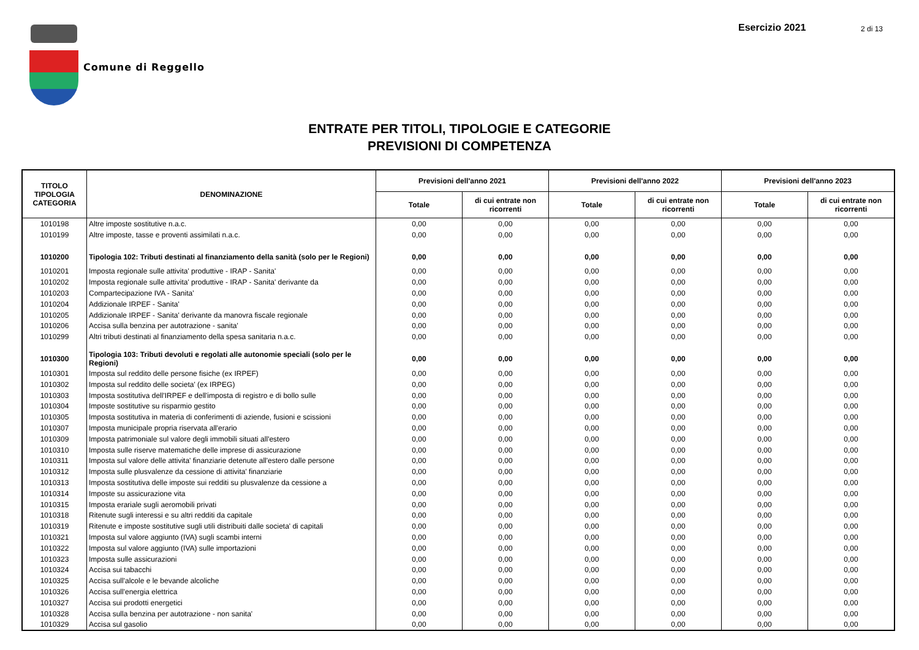Comune di Reggello
Esercizio 2021 2 di 13
ENTRATE PER TITOLI, TIPOLOGIE E CATEGORIE
PREVISIONI DI COMPETENZA
| TITOLO TIPOLOGIA CATEGORIA | DENOMINAZIONE | Previsioni dell'anno 2021 | | Previsioni dell'anno 2022 | | Previsioni dell'anno 2023 | |
| --- | --- | --- | --- | --- | --- | --- | --- |
| | | Totale | di cui entrate non ricorrenti | Totale | di cui entrate non ricorrenti | Totale | di cui entrate non ricorrenti |
| 1010198 | Altre imposte sostitutive n.a.c. | 0,00 | 0,00 | 0,00 | 0,00 | 0,00 | 0,00 |
| 1010199 | Altre imposte, tasse e proventi assimilati n.a.c. | 0,00 | 0,00 | 0,00 | 0,00 | 0,00 | 0,00 |
| 1010200 | Tipologia 102: Tributi destinati al finanziamento della sanità (solo per le Regioni) | 0,00 | 0,00 | 0,00 | 0,00 | 0,00 | 0,00 |
| 1010201 | Imposta regionale sulle attivita' produttive - IRAP - Sanita' | 0,00 | 0,00 | 0,00 | 0,00 | 0,00 | 0,00 |
| 1010202 | Imposta regionale sulle attivita' produttive - IRAP - Sanita' derivante da | 0,00 | 0,00 | 0,00 | 0,00 | 0,00 | 0,00 |
| 1010203 | Compartecipazione IVA - Sanita' | 0,00 | 0,00 | 0,00 | 0,00 | 0,00 | 0,00 |
| 1010204 | Addizionale IRPEF - Sanita' | 0,00 | 0,00 | 0,00 | 0,00 | 0,00 | 0,00 |
| 1010205 | Addizionale IRPEF - Sanita' derivante da manovra fiscale regionale | 0,00 | 0,00 | 0,00 | 0,00 | 0,00 | 0,00 |
| 1010206 | Accisa sulla benzina per autotrazione - sanita' | 0,00 | 0,00 | 0,00 | 0,00 | 0,00 | 0,00 |
| 1010299 | Altri tributi destinati al finanziamento della spesa sanitaria n.a.c. | 0,00 | 0,00 | 0,00 | 0,00 | 0,00 | 0,00 |
| 1010300 | Tipologia 103: Tributi devoluti e regolati alle autonomie speciali (solo per le Regioni) | 0,00 | 0,00 | 0,00 | 0,00 | 0,00 | 0,00 |
| 1010301 | Imposta sul reddito delle persone fisiche (ex IRPEF) | 0,00 | 0,00 | 0,00 | 0,00 | 0,00 | 0,00 |
| 1010302 | Imposta sul reddito delle societa' (ex IRPEG) | 0,00 | 0,00 | 0,00 | 0,00 | 0,00 | 0,00 |
| 1010303 | Imposta sostitutiva dell'IRPEF e dell'imposta di registro e di bollo sulle | 0,00 | 0,00 | 0,00 | 0,00 | 0,00 | 0,00 |
| 1010304 | Imposte sostitutive su risparmio gestito | 0,00 | 0,00 | 0,00 | 0,00 | 0,00 | 0,00 |
| 1010305 | Imposta sostitutiva in materia di conferimenti di aziende, fusioni e scissioni | 0,00 | 0,00 | 0,00 | 0,00 | 0,00 | 0,00 |
| 1010307 | Imposta municipale propria riservata all'erario | 0,00 | 0,00 | 0,00 | 0,00 | 0,00 | 0,00 |
| 1010309 | Imposta patrimoniale sul valore degli immobili situati all'estero | 0,00 | 0,00 | 0,00 | 0,00 | 0,00 | 0,00 |
| 1010310 | Imposta sulle riserve matematiche delle imprese di assicurazione | 0,00 | 0,00 | 0,00 | 0,00 | 0,00 | 0,00 |
| 1010311 | Imposta sul valore delle attivita' finanziarie detenute all'estero dalle persone | 0,00 | 0,00 | 0,00 | 0,00 | 0,00 | 0,00 |
| 1010312 | Imposta sulle plusvalenze da cessione di attivita' finanziarie | 0,00 | 0,00 | 0,00 | 0,00 | 0,00 | 0,00 |
| 1010313 | Imposta sostitutiva delle imposte sui redditi su plusvalenze da cessione a | 0,00 | 0,00 | 0,00 | 0,00 | 0,00 | 0,00 |
| 1010314 | Imposte su assicurazione vita | 0,00 | 0,00 | 0,00 | 0,00 | 0,00 | 0,00 |
| 1010315 | Imposta erariale sugli aeromobili privati | 0,00 | 0,00 | 0,00 | 0,00 | 0,00 | 0,00 |
| 1010318 | Ritenute sugli interessi e su altri redditi da capitale | 0,00 | 0,00 | 0,00 | 0,00 | 0,00 | 0,00 |
| 1010319 | Ritenute e imposte sostitutive sugli utili distribuiti dalle societa' di capitali | 0,00 | 0,00 | 0,00 | 0,00 | 0,00 | 0,00 |
| 1010321 | Imposta sul valore aggiunto (IVA) sugli scambi interni | 0,00 | 0,00 | 0,00 | 0,00 | 0,00 | 0,00 |
| 1010322 | Imposta sul valore aggiunto (IVA) sulle importazioni | 0,00 | 0,00 | 0,00 | 0,00 | 0,00 | 0,00 |
| 1010323 | Imposta sulle assicurazioni | 0,00 | 0,00 | 0,00 | 0,00 | 0,00 | 0,00 |
| 1010324 | Accisa sui tabacchi | 0,00 | 0,00 | 0,00 | 0,00 | 0,00 | 0,00 |
| 1010325 | Accisa sull'alcole e le bevande alcoliche | 0,00 | 0,00 | 0,00 | 0,00 | 0,00 | 0,00 |
| 1010326 | Accisa sull'energia elettrica | 0,00 | 0,00 | 0,00 | 0,00 | 0,00 | 0,00 |
| 1010327 | Accisa sui prodotti energetici | 0,00 | 0,00 | 0,00 | 0,00 | 0,00 | 0,00 |
| 1010328 | Accisa sulla benzina per autotrazione - non sanita' | 0,00 | 0,00 | 0,00 | 0,00 | 0,00 | 0,00 |
| 1010329 | Accisa sul gasolio | 0,00 | 0,00 | 0,00 | 0,00 | 0,00 | 0,00 |